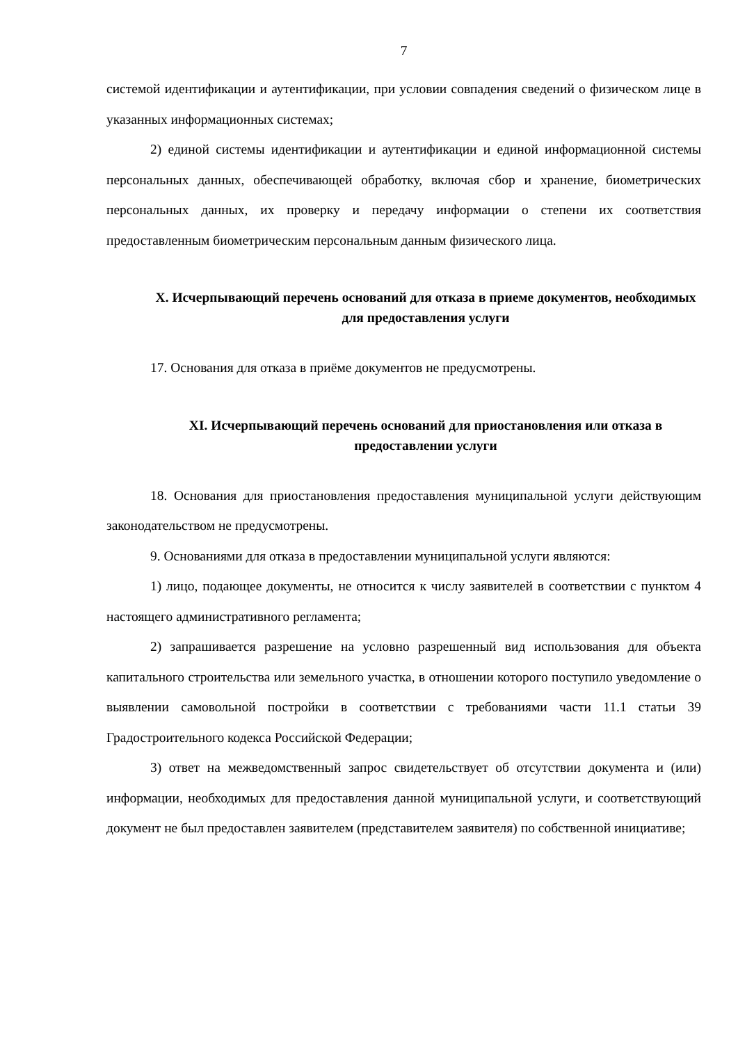7
системой идентификации и аутентификации, при условии совпадения сведений о физическом лице в указанных информационных системах;
2) единой системы идентификации и аутентификации и единой информационной системы персональных данных, обеспечивающей обработку, включая сбор и хранение, биометрических персональных данных, их проверку и передачу информации о степени их соответствия предоставленным биометрическим персональным данным физического лица.
X. Исчерпывающий перечень оснований для отказа в приеме документов, необходимых для предоставления услуги
17. Основания для отказа в приёме документов не предусмотрены.
XI. Исчерпывающий перечень оснований для приостановления или отказа в предоставлении услуги
18. Основания для приостановления предоставления муниципальной услуги действующим законодательством не предусмотрены.
9. Основаниями для отказа в предоставлении муниципальной услуги являются:
1) лицо, подающее документы, не относится к числу заявителей в соответствии с пунктом 4 настоящего административного регламента;
2) запрашивается разрешение на условно разрешенный вид использования для объекта капитального строительства или земельного участка, в отношении которого поступило уведомление о выявлении самовольной постройки в соответствии с требованиями части 11.1 статьи 39 Градостроительного кодекса Российской Федерации;
3) ответ на межведомственный запрос свидетельствует об отсутствии документа и (или) информации, необходимых для предоставления данной муниципальной услуги, и соответствующий документ не был предоставлен заявителем (представителем заявителя) по собственной инициативе;